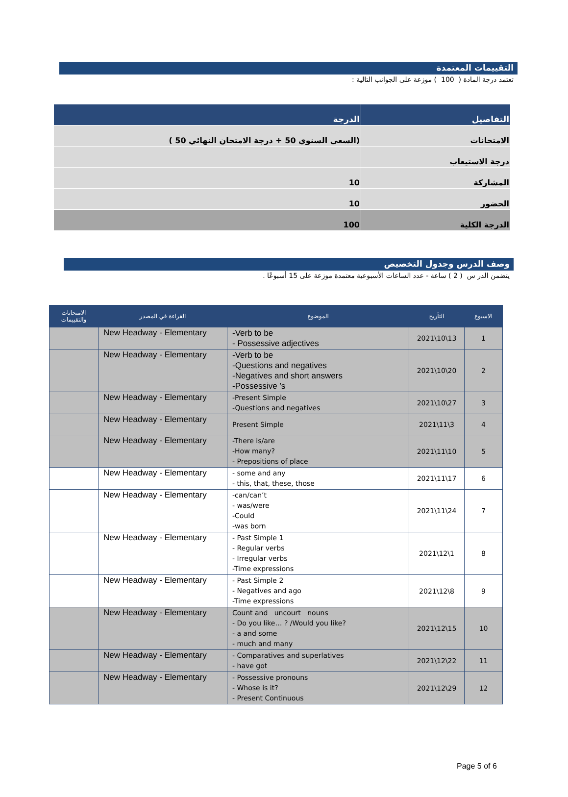التقييمات المعتمدة
تعتمد درجة المادة ( 100 ) موزعة على الجوانب التالية :
| التفاصيل | الدرجة |
| --- | --- |
| الامتحانات | (السعي السنوي 50 + درجة الامتحان النهائي 50 ) |
| درجة الاستيعاب | |
| المشاركة | 10 |
| الحضور | 10 |
| الدرجة الكلية | 100 |
وصف الدرس وجدول التخصيص
يتضمن الدر س ( 2 ) ساعة - عدد الساعات الأسبوعية معتمدة موزعة على 15 أسبوعًا .
| الاسبوع | التأريخ | الموضوع | القراءة في المصدر | الامتحانات والتقييمات |
| --- | --- | --- | --- | --- |
| 1 | 13\10\2021 | -Verb to be - Possessive adjectives | New Headway - Elementary | |
| 2 | 20\10\2021 | -Verb to be -Questions and negatives -Negatives and short answers -Possessive ’s | New Headway - Elementary | |
| 3 | 27\10\2021 | -Present Simple -Questions and negatives | New Headway - Elementary | |
| 4 | 3\11\2021 | Present Simple | New Headway - Elementary | |
| 5 | 10\11\2021 | -There is/are -How many? - Prepositions of place | New Headway - Elementary | |
| 6 | 17\11\2021 | - some and any - this, that, these, those | New Headway - Elementary | |
| 7 | 24\11\2021 | -can/can’t - was/were -Could -was born | New Headway - Elementary | |
| 8 | 1\12\2021 | - Past Simple 1 - Regular verbs - Irregular verbs -Time expressions | New Headway - Elementary | |
| 9 | 8\12\2021 | - Past Simple 2 - Negatives and ago -Time expressions | New Headway - Elementary | |
| 10 | 15\12\2021 | Count and uncourt nouns - Do you like… ? /Would you like? - a and some - much and many | New Headway - Elementary | |
| 11 | 22\12\2021 | - Comparatives and superlatives - have got | New Headway - Elementary | |
| 12 | 29\12\2021 | - Possessive pronouns - Whose is it? - Present Continuous | New Headway - Elementary | |
Page 5 of 6